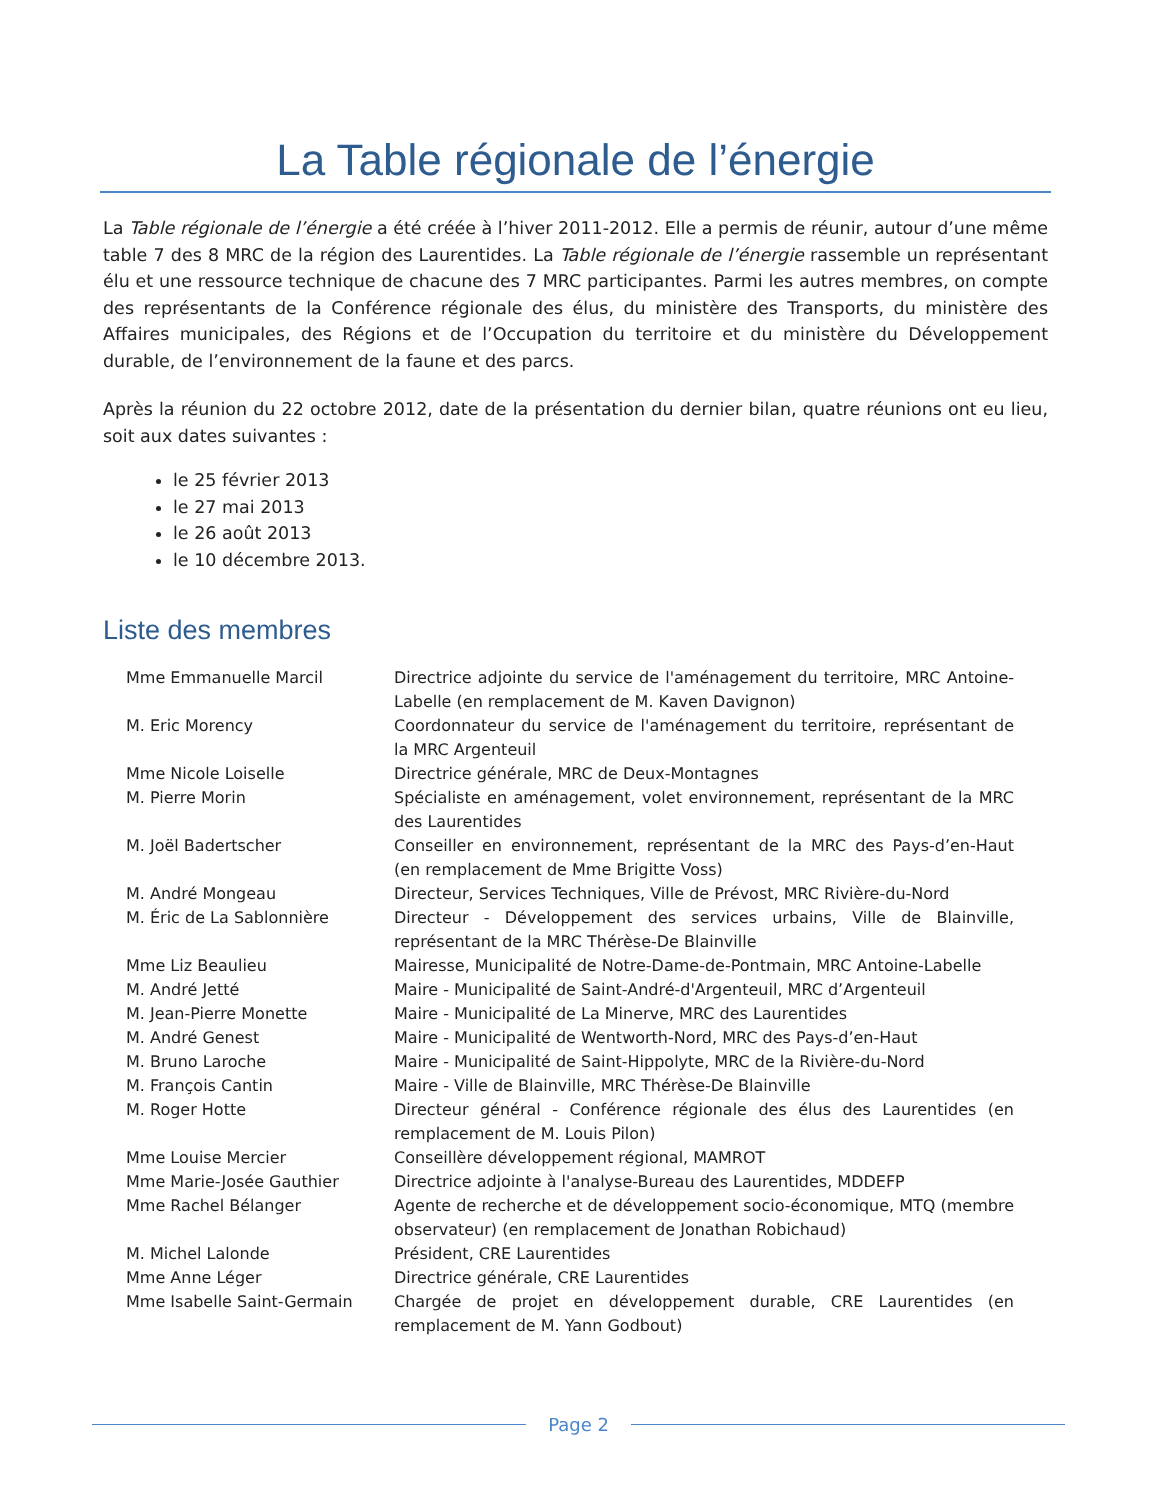La Table régionale de l’énergie
La Table régionale de l’énergie a été créée à l’hiver 2011-2012. Elle a permis de réunir, autour d’une même table 7 des 8 MRC de la région des Laurentides. La Table régionale de l’énergie rassemble un représentant élu et une ressource technique de chacune des 7 MRC participantes. Parmi les autres membres, on compte des représentants de la Conférence régionale des élus, du ministère des Transports, du ministère des Affaires municipales, des Régions et de l’Occupation du territoire et du ministère du Développement durable, de l’environnement de la faune et des parcs.
Après la réunion du 22 octobre 2012, date de la présentation du dernier bilan, quatre réunions ont eu lieu, soit aux dates suivantes :
le 25 février 2013
le 27 mai 2013
le 26 août 2013
le 10 décembre 2013.
Liste des membres
| Mme Emmanuelle Marcil | Directrice adjointe du service de l'aménagement du territoire, MRC Antoine-Labelle (en remplacement de M. Kaven Davignon) |
| M. Eric Morency | Coordonnateur du service de l'aménagement du territoire, représentant de la MRC Argenteuil |
| Mme Nicole Loiselle | Directrice générale, MRC de Deux-Montagnes |
| M. Pierre Morin | Spécialiste en aménagement, volet environnement, représentant de la MRC des Laurentides |
| M. Joël Badertscher | Conseiller en environnement, représentant de la MRC des Pays-d’en-Haut (en remplacement de Mme Brigitte Voss) |
| M. André Mongeau | Directeur, Services Techniques, Ville de Prévost, MRC Rivière-du-Nord |
| M. Éric de La Sablonnière | Directeur - Développement des services urbains, Ville de Blainville, représentant de la MRC Thérèse-De Blainville |
| Mme Liz Beaulieu | Mairesse, Municipalité de Notre-Dame-de-Pontmain, MRC Antoine-Labelle |
| M. André Jetté | Maire - Municipalité de Saint-André-d'Argenteuil, MRC d’Argenteuil |
| M. Jean-Pierre Monette | Maire - Municipalité de La Minerve, MRC des Laurentides |
| M. André Genest | Maire - Municipalité de Wentworth-Nord, MRC des Pays-d’en-Haut |
| M. Bruno Laroche | Maire - Municipalité de Saint-Hippolyte, MRC de la Rivière-du-Nord |
| M. François Cantin | Maire - Ville de Blainville, MRC Thérèse-De Blainville |
| M. Roger Hotte | Directeur général - Conférence régionale des élus des Laurentides (en remplacement de M. Louis Pilon) |
| Mme Louise Mercier | Conseillère développement régional, MAMROT |
| Mme Marie-Josée Gauthier | Directrice adjointe à l'analyse-Bureau des Laurentides, MDDEFP |
| Mme Rachel Bélanger | Agente de recherche et de développement socio-économique, MTQ (membre observateur) (en remplacement de Jonathan Robichaud) |
| M. Michel Lalonde | Président, CRE Laurentides |
| Mme Anne Léger | Directrice générale, CRE Laurentides |
| Mme Isabelle Saint-Germain | Chargée de projet en développement durable, CRE Laurentides (en remplacement de M. Yann Godbout) |
Page 2